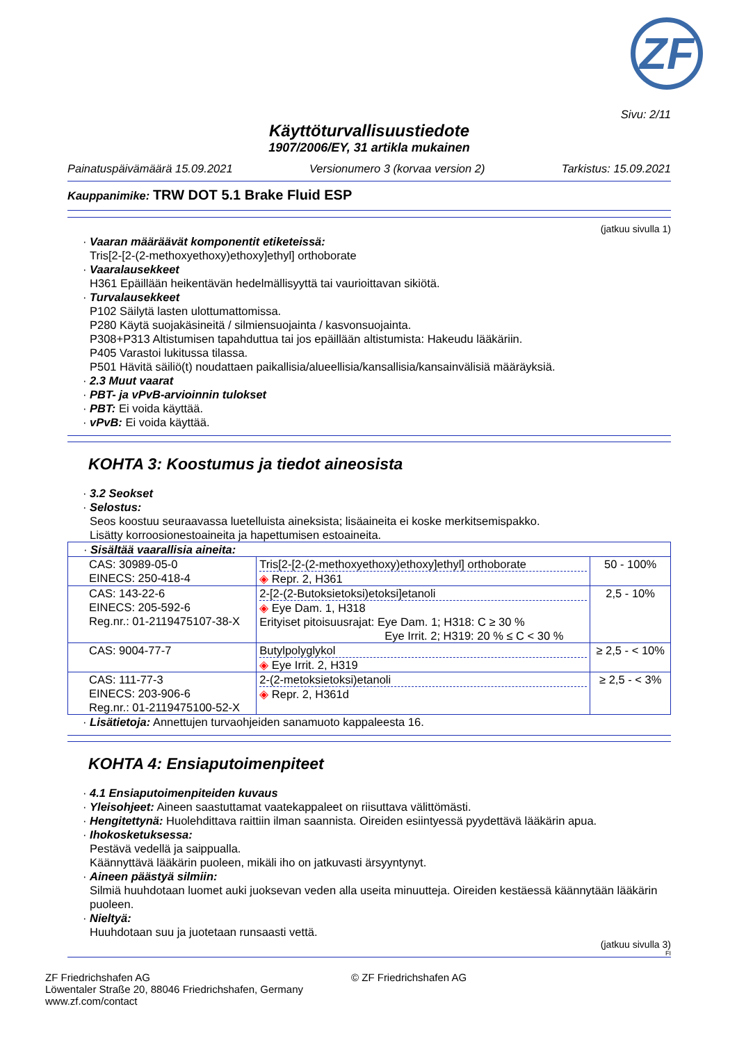ZF
Sivu: 2/11
Käyttöturvallisuustiedote
1907/2006/EY, 31 artikla mukainen
Painatuspäivämäärä 15.09.2021 Versionumero 3 (korvaa version 2) Tarkistus: 15.09.2021
Kauppanimike: TRW DOT 5.1 Brake Fluid ESP
(jatkuu sivulla 1)
· Vaaran määräävät komponentit etiketeissä:
Tris[2-[2-(2-methoxyethoxy)ethoxy]ethyl] orthoborate
· Vaaralausekkeet
H361 Epäillään heikentävän hedelmällisyyttä tai vaurioittavan sikiötä.
· Turvalausekkeet
P102 Säilytä lasten ulottumattomissa.
P280 Käytä suojakäsineitä / silmiensuojainta / kasvonsuojainta.
P308+P313 Altistumisen tapahduttua tai jos epäillään altistumista: Hakeudu lääkäriin.
P405 Varastoi lukitussa tilassa.
P501 Hävitä säiliö(t) noudattaen paikallisia/alueellisia/kansallisia/kansainvälisiä määräyksiä.
· 2.3 Muut vaarat
· PBT- ja vPvB-arvioinnin tulokset
· PBT: Ei voida käyttää.
· vPvB: Ei voida käyttää.
KOHTA 3: Koostumus ja tiedot aineosista
· 3.2 Seokset
· Selostus:
Seos koostuu seuraavassa luetelluista aineksista; lisäaineita ei koske merkitsemispakko.
Lisätty korroosionestoaineita ja hapettumisen estoaineita.
| · Sisältää vaarallisia aineita: | | |
| CAS: 30989-05-0 EINECS: 250-418-4 | Tris[2-[2-(2-methoxyethoxy)ethoxy]ethyl] orthoborate ◈ Repr. 2, H361 | 50 - 100% |
| CAS: 143-22-6 EINECS: 205-592-6 Reg.nr.: 01-2119475107-38-X | 2-[2-(2-Butoksietoksi)etoksi]etanoli ◈ Eye Dam. 1, H318 Erityiset pitoisuusrajat: Eye Dam. 1; H318: C ≥ 30 % Eye Irrit. 2; H319: 20 % ≤ C < 30 % | 2,5 - 10% |
| CAS: 9004-77-7 | Butylpolyglykol ◈ Eye Irrit. 2, H319 | ≥ 2,5 - < 10% |
| CAS: 111-77-3 EINECS: 203-906-6 Reg.nr.: 01-2119475100-52-X | 2-(2-metoksietoksi)etanoli ◈ Repr. 2, H361d | ≥ 2,5 - < 3% |
· Lisätietoja: Annettujen turvaohjeiden sanamuoto kappaleesta 16.
KOHTA 4: Ensiaputoimenpiteet
· 4.1 Ensiaputoimenpiteiden kuvaus
· Yleisohjeet: Aineen saastuttamat vaatekappaleet on riisuttava välittömästi.
· Hengitettynä: Huolehdittava raittiin ilman saannista. Oireiden esiintyessä pyydettävä lääkärin apua.
· Ihokosketuksessa:
Pestävä vedellä ja saippualla.
Käännyttävä lääkärin puoleen, mikäli iho on jatkuvasti ärsyyntynyt.
· Aineen päästyä silmiin:
Silmiä huuhdotaan luomet auki juoksevan veden alla useita minuutteja. Oireiden kestäessä käännytään lääkärin puoleen.
· Nieltyä:
Huuhdotaan suu ja juotetaan runsaasti vettä.
(jatkuu sivulla 3)
FI
ZF Friedrichshafen AG
Löwentaler Straße 20, 88046 Friedrichshafen, Germany
www.zf.com/contact
© ZF Friedrichshafen AG